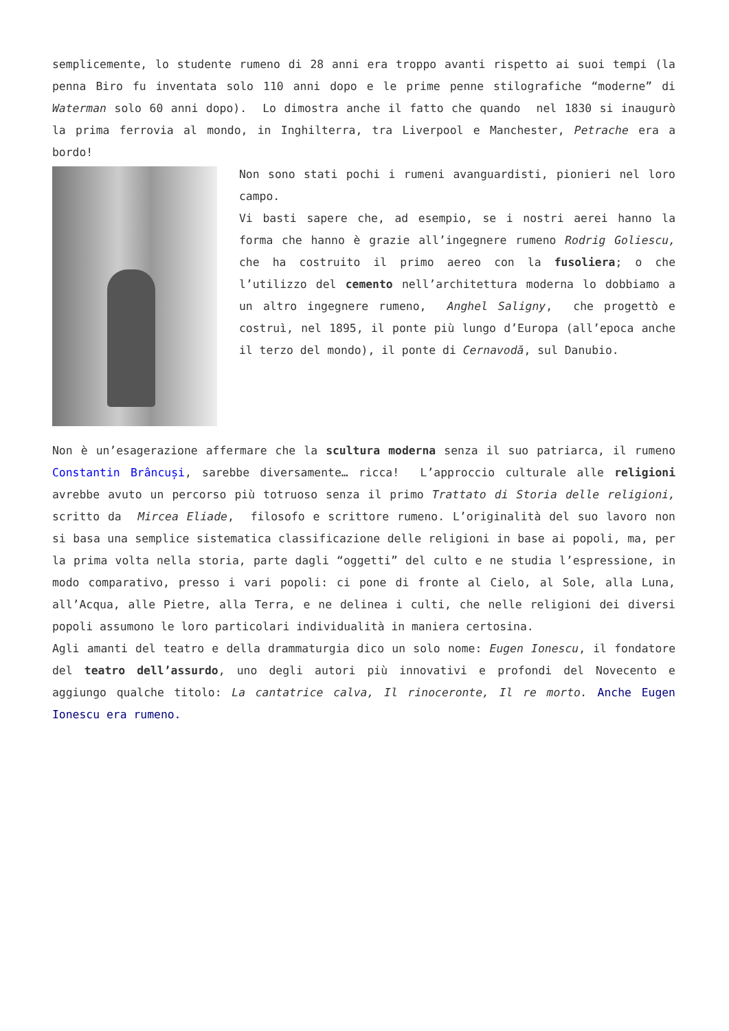semplicemente, lo studente rumeno di 28 anni era troppo avanti rispetto ai suoi tempi (la penna Biro fu inventata solo 110 anni dopo e le prime penne stilografiche “moderne” di Waterman solo 60 anni dopo). Lo dimostra anche il fatto che quando nel 1830 si inaugurò la prima ferrovia al mondo, in Inghilterra, tra Liverpool e Manchester, Petrache era a bordo!
Non sono stati pochi i rumeni avanguardisti, pionieri nel loro campo.
Vi basti sapere che, ad esempio, se i nostri aerei hanno la forma che hanno è grazie all’ingegnere rumeno Rodrig Goliescu, che ha costruito il primo aereo con la fusoliera; o che l’utilizzo del cemento nell’architettura moderna lo dobbiamo a un altro ingegnere rumeno, Anghel Saligny, che progettò e costruì, nel 1895, il ponte più lungo d’Europa (all’epoca anche il terzo del mondo), il ponte di Cernavodă, sul Danubio.
Non è un’esagerazione affermare che la scultura moderna senza il suo patriarca, il rumeno Constantin Brâncuși, sarebbe diversamente… ricca! L’approccio culturale alle religioni avrebbe avuto un percorso più totruoso senza il primo Trattato di Storia delle religioni, scritto da Mircea Eliade, filosofo e scrittore rumeno. L’originalità del suo lavoro non si basa una semplice sistematica classificazione delle religioni in base ai popoli, ma, per la prima volta nella storia, parte dagli “oggetti” del culto e ne studia l’espressione, in modo comparativo, presso i vari popoli: ci pone di fronte al Cielo, al Sole, alla Luna, all’Acqua, alle Pietre, alla Terra, e ne delinea i culti, che nelle religioni dei diversi popoli assumono le loro particolari individualità in maniera certosina.
Agli amanti del teatro e della drammaturgia dico un solo nome: Eugen Ionescu, il fondatore del teatro dell’assurdo, uno degli autori più innovativi e profondi del Novecento e aggiungo qualche titolo: La cantatrice calva, Il rinoceronte, Il re morto. Anche Eugen Ionescu era rumeno.